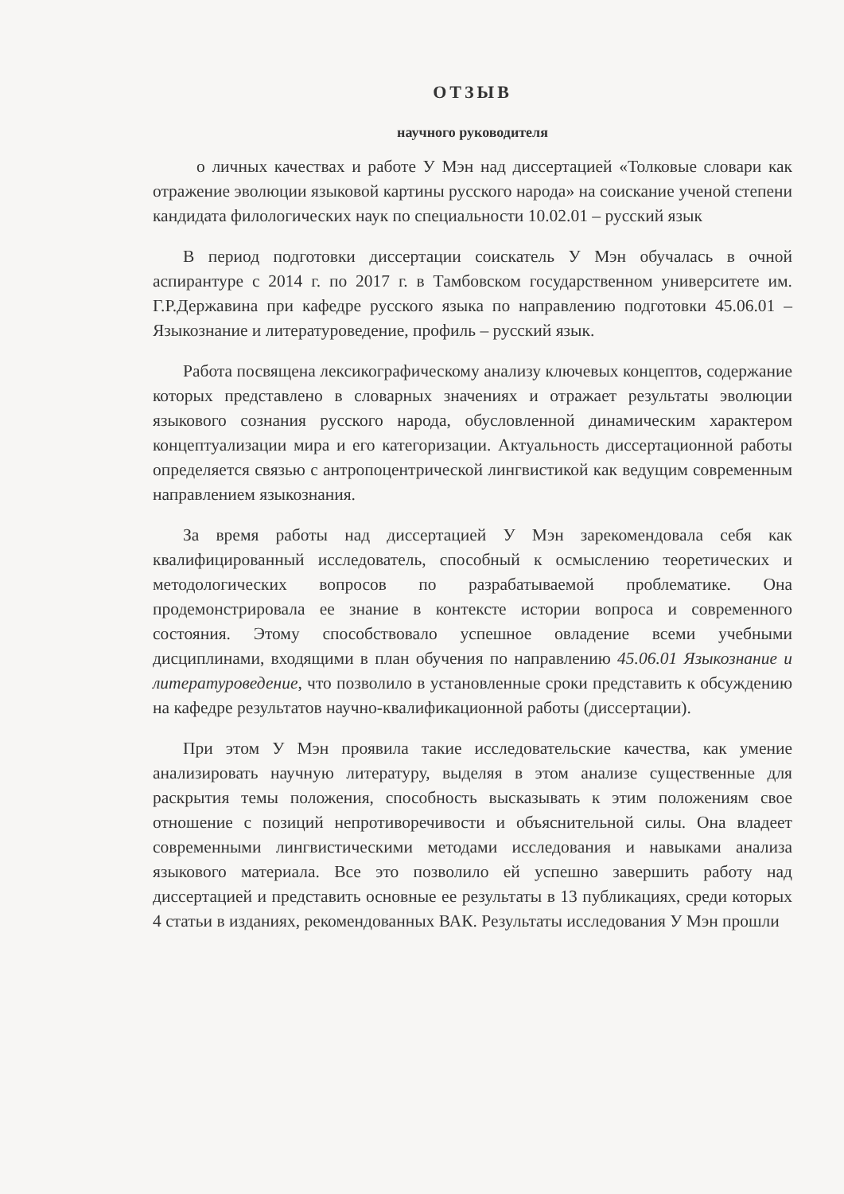ОТЗЫВ
научного руководителя
о личных качествах и работе У Мэн над диссертацией «Толковые словари как отражение эволюции языковой картины русского народа» на соискание ученой степени кандидата филологических наук по специальности 10.02.01 – русский язык
В период подготовки диссертации соискатель У Мэн обучалась в очной аспирантуре с 2014 г. по 2017 г. в Тамбовском государственном университете им. Г.Р.Державина при кафедре русского языка по направлению подготовки 45.06.01 – Языкознание и литературоведение, профиль – русский язык.
Работа посвящена лексикографическому анализу ключевых концептов, содержание которых представлено в словарных значениях и отражает результаты эволюции языкового сознания русского народа, обусловленной динамическим характером концептуализации мира и его категоризации. Актуальность диссертационной работы определяется связью с антропоцентрической лингвистикой как ведущим современным направлением языкознания.
За время работы над диссертацией У Мэн зарекомендовала себя как квалифицированный исследователь, способный к осмыслению теоретических и методологических вопросов по разрабатываемой проблематике. Она продемонстрировала ее знание в контексте истории вопроса и современного состояния. Этому способствовало успешное овладение всеми учебными дисциплинами, входящими в план обучения по направлению 45.06.01 Языкознание и литературоведение, что позволило в установленные сроки представить к обсуждению на кафедре результатов научно-квалификационной работы (диссертации).
При этом У Мэн проявила такие исследовательские качества, как умение анализировать научную литературу, выделяя в этом анализе существенные для раскрытия темы положения, способность высказывать к этим положениям свое отношение с позиций непротиворечивости и объяснительной силы. Она владеет современными лингвистическими методами исследования и навыками анализа языкового материала. Все это позволило ей успешно завершить работу над диссертацией и представить основные ее результаты в 13 публикациях, среди которых 4 статьи в изданиях, рекомендованных ВАК. Результаты исследования У Мэн прошли